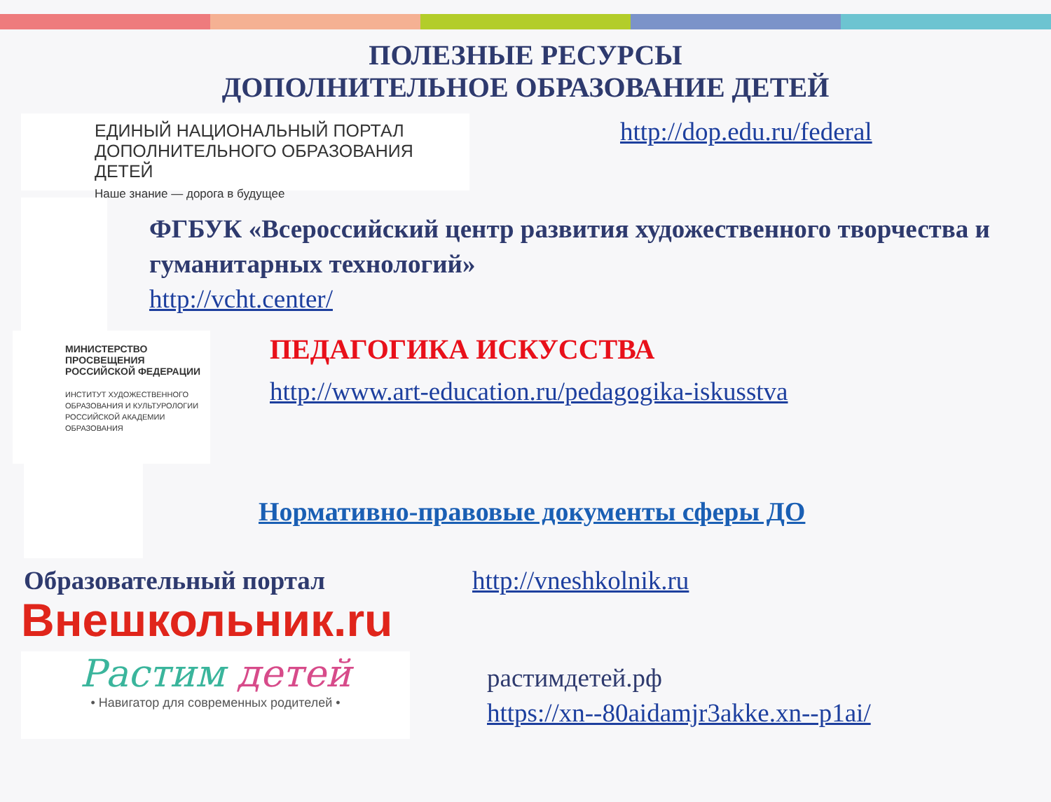ПОЛЕЗНЫЕ РЕСУРСЫ
ДОПОЛНИТЕЛЬНОЕ ОБРАЗОВАНИЕ ДЕТЕЙ
ЕДИНЫЙ НАЦИОНАЛЬНЫЙ ПОРТАЛ
ДОПОЛНИТЕЛЬНОГО ОБРАЗОВАНИЯ ДЕТЕЙ
Наше знание — дорога в будущее
http://dop.edu.ru/federal
ФГБУК «Всероссийский центр развития художественного творчества и гуманитарных технологий»
http://vcht.center/
МИНИСТЕРСТВО
ПРОСВЕЩЕНИЯ
РОССИЙСКОЙ ФЕДЕРАЦИИ
ИНСТИТУТ ХУДОЖЕСТВЕННОГО ОБРАЗОВАНИЯ И КУЛЬТУРОЛОГИИ РОССИЙСКОЙ АКАДЕМИИ ОБРАЗОВАНИЯ
ПЕДАГОГИКА ИСКУССТВА
http://www.art-education.ru/pedagogika-iskusstva
Нормативно-правовые документы сферы ДО
Образовательный портал http://vneshkolnik.ru
Внешкольник.ru
Растим детей
• Навигатор для современных родителей •
растимдетей.рф
https://xn--80aidamjr3akke.xn--p1ai/